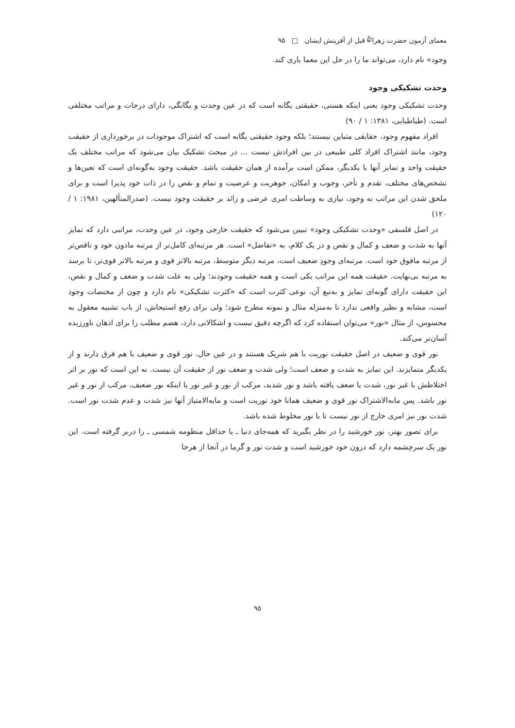معمای آزمون حضرت زهرا<sup>؏</sup> قبل از آفرینش ایشان □ ۹۵
وجود» نام دارد، می‌تواند ما را در حل این معما یاری کند.
وحدت تشکیکی وجود
وحدت تشکیکی وجود یعنی اینکه هستی، حقیقتی یگانه است که در عین وحدت و یگانگی، دارای درجات و مراتب مختلفی است. (طباطبایی، ۱۳۸۱: ۱ / ۹۰)
افراد مفهوم وجود، حقایقی متباین نیستند؛ بلکه وجود حقیقتی یگانه است که اشتراک موجودات در برخورداری از حقیقت وجود، مانند اشتراک افراد کلی طبیعی در بین افرادش نیست ... در مبحث تشکیک بیان می‌شود که مراتب مختلف یک حقیقت واحد و تمایز آنها با یکدیگر، ممکن است برآمده از همان حقیقت باشد. حقیقت وجود به‌گونه‌ای است که تعین‌ها و تشخص‌های مختلف، تقدم و تأخر، وجوب و امکان، جوهریت و عرضیت و تمام و نقص را در ذات خود پذیرا است و برای ملحق شدن این مراتب به وجود، نیازی به وساطت امری عرضی و زائد بر حقیقت وجود نیست. (صدرالمتألهین، ۱۹۸۱: ۱ / ۱۲۰)
در اصل فلسفی «وحدت تشکیکی وجود» تبیین می‌شود که حقیقت خارجی وجود، در عین وحدت، مراتبی دارد که تمایز آنها به شدت و ضعف و کمال و نقص و در یک کلام، به «تفاضل» است. هر مرتبه‌ای کامل‌تر از مرتبه مادون خود و ناقص‌تر از مرتبه مافوق خود است. مرتبه‌ای وجودِ ضعیف است، مرتبه دیگر متوسط، مرتبه بالاتر قوی و مرتبه بالاتر قوی‌تر، تا برسد به مرتبه بی‌نهایت. حقیقت همه این مراتب یکی است و همه حقیقت وجودند؛ ولی به علت شدت و ضعف و کمال و نقص، این حقیقت دارای گونه‌ای تمایز و به‌تبع آن، نوعی کثرت است که «کثرت تشکیکی» نام دارد و چون از مختصات وجود است، مشابه و نظیر واقعی ندارد تا به‌منزله مثال و نمونه مطرح شود؛ ولی برای رفع استیحاش، از باب تشبیه معقول به محسوس، از مثال «نور» می‌توان استفاده کرد که اگرچه دقیق نیست و اشکالاتی دارد، هضم مطلب را برای اذهان ناورزیده آسان‌تر می‌کند.
نور قوی و ضعیف در اصل حقیقت نوریت با هم شریک هستند و در عین حال، نور قوی و ضعیف با هم فرق دارند و از یکدیگر متمایزند. این تمایز به شدت و ضعف است؛ ولی شدت و ضعف نور از حقیقت آن نیست. نه این است که نور بر اثر اختلاطش با غیر نور، شدت یا ضعف یافته باشد و نور شدید، مرکب از نور و غیر نور یا اینکه نور ضعیف، مرکب از نور و غیر نور باشد. پس مابه‌الاشتراک نور قوی و ضعیف همانا خود نوریت است و مابه‌الامتیاز آنها نیز شدت و عدم شدت نور است. شدت نور نیز امری خارج از نور نیست تا با نور مخلوط شده باشد.
برای تصور بهتر، نور خورشید را در نظر بگیرید که همه‌جای دنیا ـ یا حداقل منظومه شمسی ـ را دربر گرفته است. این نور یک سرچشمه دارد که درون خود خورشید است و شدت نور و گرما در آنجا از هرجا
۹۵